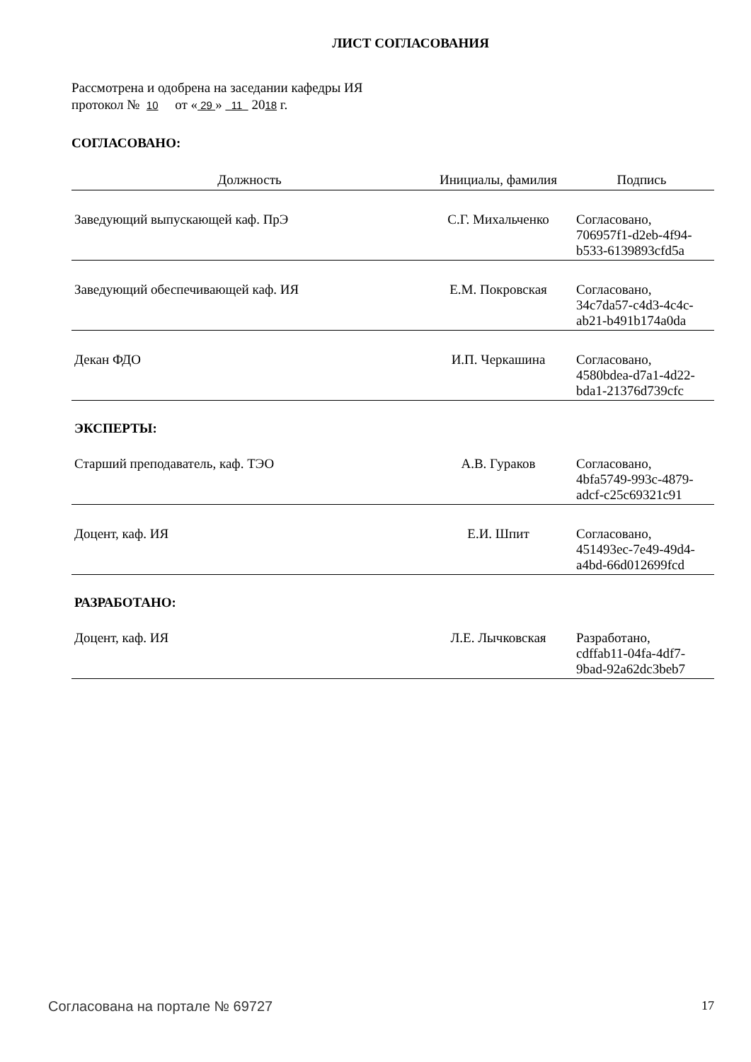ЛИСТ СОГЛАСОВАНИЯ
Рассмотрена и одобрена на заседании кафедры ИЯ
протокол № 10 от « 29 » 11 2018 г.
СОГЛАСОВАНО:
| Должность | Инициалы, фамилия | Подпись |
| --- | --- | --- |
| Заведующий выпускающей каф. ПрЭ | С.Г. Михальченко | Согласовано, 706957f1-d2eb-4f94- b533-6139893cfd5a |
| Заведующий обеспечивающей каф. ИЯ | Е.М. Покровская | Согласовано, 34c7da57-c4d3-4c4c- ab21-b491b174a0da |
| Декан ФДО | И.П. Черкашина | Согласовано, 4580bdea-d7a1-4d22- bda1-21376d739cfc |
ЭКСПЕРТЫ:
| Старший преподаватель, каф. ТЭО | А.В. Гураков | Согласовано, 4bfa5749-993c-4879- adcf-c25c69321c91 |
| Доцент, каф. ИЯ | Е.И. Шпит | Согласовано, 451493ec-7e49-49d4- a4bd-66d012699fcd |
РАЗРАБОТАНО:
| Доцент, каф. ИЯ | Л.Е. Лычковская | Разработано, cdffab11-04fa-4df7- 9bad-92a62dc3beb7 |
Согласована на портале № 69727 17